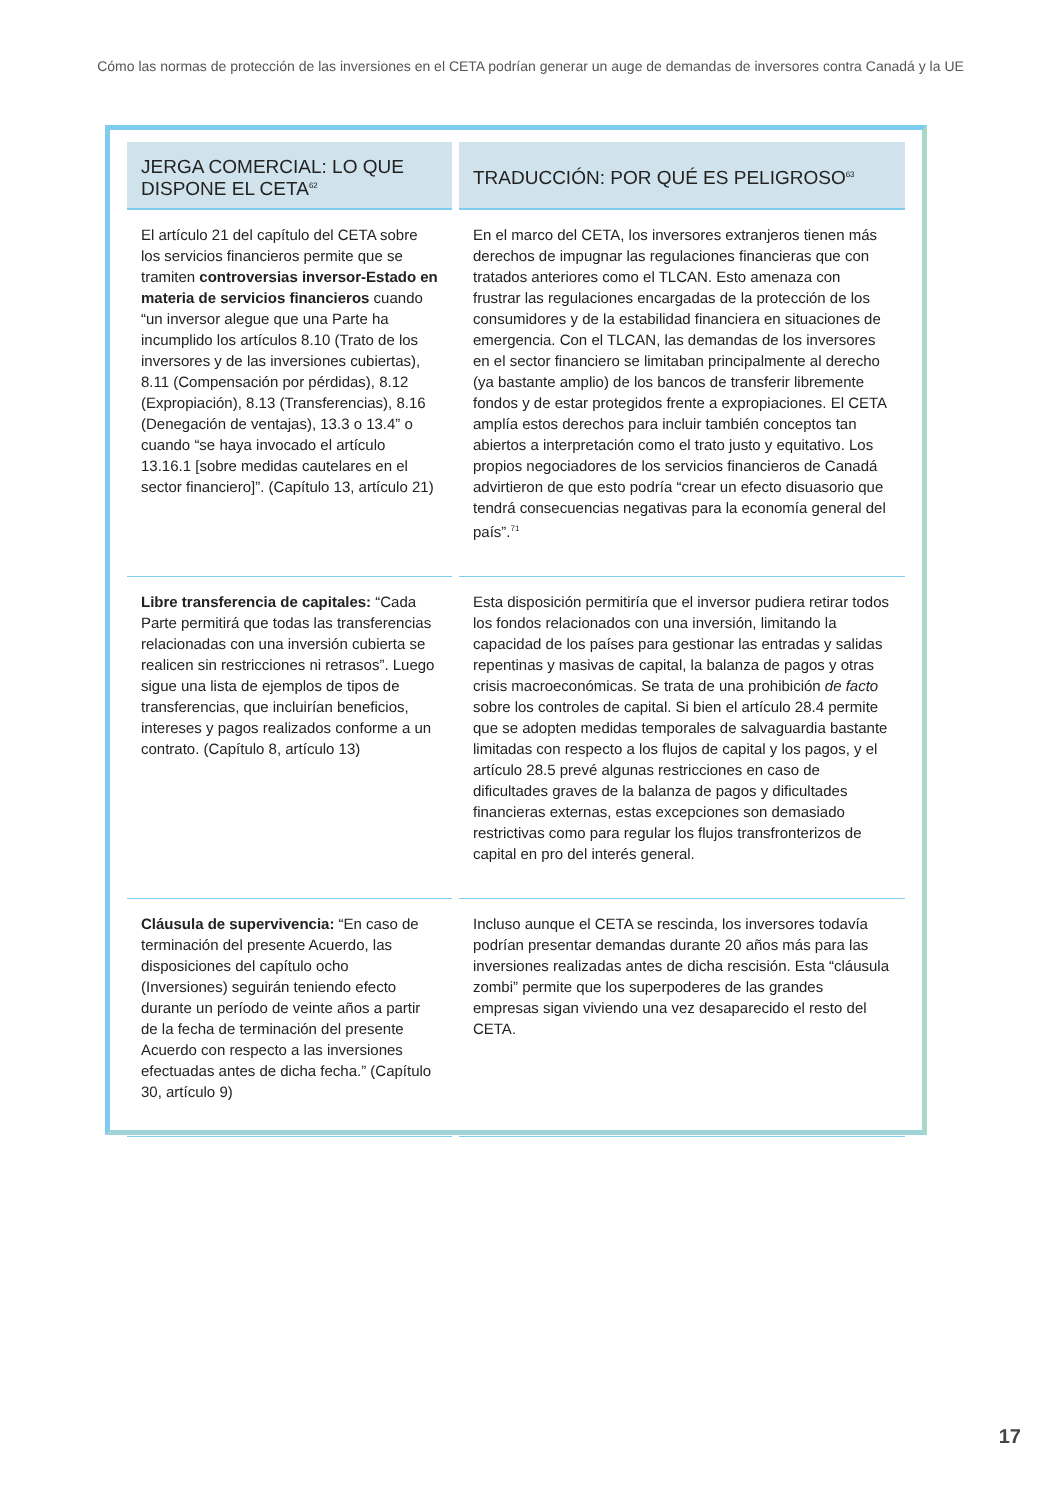Cómo las normas de protección de las inversiones en el CETA podrían generar un auge de demandas de inversores contra Canadá y la UE
| JERGA COMERCIAL: LO QUE DISPONE EL CETA<sup>62</sup> | TRADUCCIÓN: POR QUÉ ES PELIGROSO<sup>63</sup> |
| --- | --- |
| El artículo 21 del capítulo del CETA sobre los servicios financieros permite que se tramiten controversias inversor-Estado en materia de servicios financieros cuando “un inversor alegue que una Parte ha incumplido los artículos 8.10 (Trato de los inversores y de las inversiones cubiertas), 8.11 (Compensación por pérdidas), 8.12 (Expropiación), 8.13 (Transferencias), 8.16 (Denegación de ventajas), 13.3 o 13.4” o cuando “se haya invocado el artículo 13.16.1 [sobre medidas cautelares en el sector financiero]”. (Capítulo 13, artículo 21) | En el marco del CETA, los inversores extranjeros tienen más derechos de impugnar las regulaciones financieras que con tratados anteriores como el TLCAN. Esto amenaza con frustrar las regulaciones encargadas de la protección de los consumidores y de la estabilidad financiera en situaciones de emergencia. Con el TLCAN, las demandas de los inversores en el sector financiero se limitaban principalmente al derecho (ya bastante amplio) de los bancos de transferir libremente fondos y de estar protegidos frente a expropiaciones. El CETA amplía estos derechos para incluir también conceptos tan abiertos a interpretación como el trato justo y equitativo. Los propios negociadores de los servicios financieros de Canadá advirtieron de que esto podría “crear un efecto disuasorio que tendrá consecuencias negativas para la economía general del país”.<sup>71</sup> |
| Libre transferencia de capitales: “Cada Parte permitirá que todas las transferencias relacionadas con una inversión cubierta se realicen sin restricciones ni retrasos”. Luego sigue una lista de ejemplos de tipos de transferencias, que incluirían beneficios, intereses y pagos realizados conforme a un contrato. (Capítulo 8, artículo 13) | Esta disposición permitiría que el inversor pudiera retirar todos los fondos relacionados con una inversión, limitando la capacidad de los países para gestionar las entradas y salidas repentinas y masivas de capital, la balanza de pagos y otras crisis macroeconómicas. Se trata de una prohibición de facto sobre los controles de capital. Si bien el artículo 28.4 permite que se adopten medidas temporales de salvaguardia bastante limitadas con respecto a los flujos de capital y los pagos, y el artículo 28.5 prevé algunas restricciones en caso de dificultades graves de la balanza de pagos y dificultades financieras externas, estas excepciones son demasiado restrictivas como para regular los flujos transfronterizos de capital en pro del interés general. |
| Cláusula de supervivencia: “En caso de terminación del presente Acuerdo, las disposiciones del capítulo ocho (Inversiones) seguirán teniendo efecto durante un período de veinte años a partir de la fecha de terminación del presente Acuerdo con respecto a las inversiones efectuadas antes de dicha fecha.” (Capítulo 30, artículo 9) | Incluso aunque el CETA se rescinda, los inversores todavía podrían presentar demandas durante 20 años más para las inversiones realizadas antes de dicha rescisión. Esta “cláusula zombi” permite que los superpoderes de las grandes empresas sigan viviendo una vez desaparecido el resto del CETA. |
17